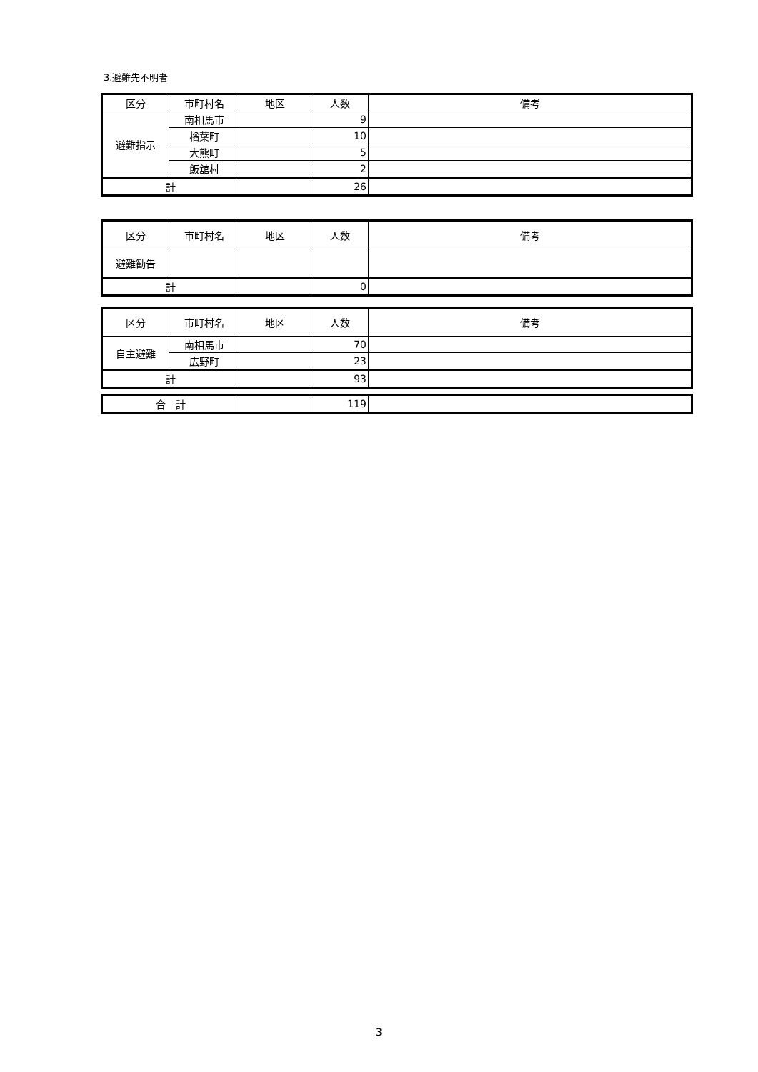3.避難先不明者
| 区分 | 市町村名 | 地区 | 人数 | 備考 |
| --- | --- | --- | --- | --- |
| 避難指示 | 南相馬市 | | 9 | |
| | 楢葉町 | | 10 | |
| | 大熊町 | | 5 | |
| | 飯舘村 | | 2 | |
| 計 | | | 26 | |
| 区分 | 市町村名 | 地区 | 人数 | 備考 |
| --- | --- | --- | --- | --- |
| 避難勧告 | | | | |
| 計 | | | 0 | |
| 区分 | 市町村名 | 地区 | 人数 | 備考 |
| --- | --- | --- | --- | --- |
| 自主避難 | 南相馬市 | | 70 | |
| | 広野町 | | 23 | |
| 計 | | | 93 | |
| 合 計 | | 119 | |
3